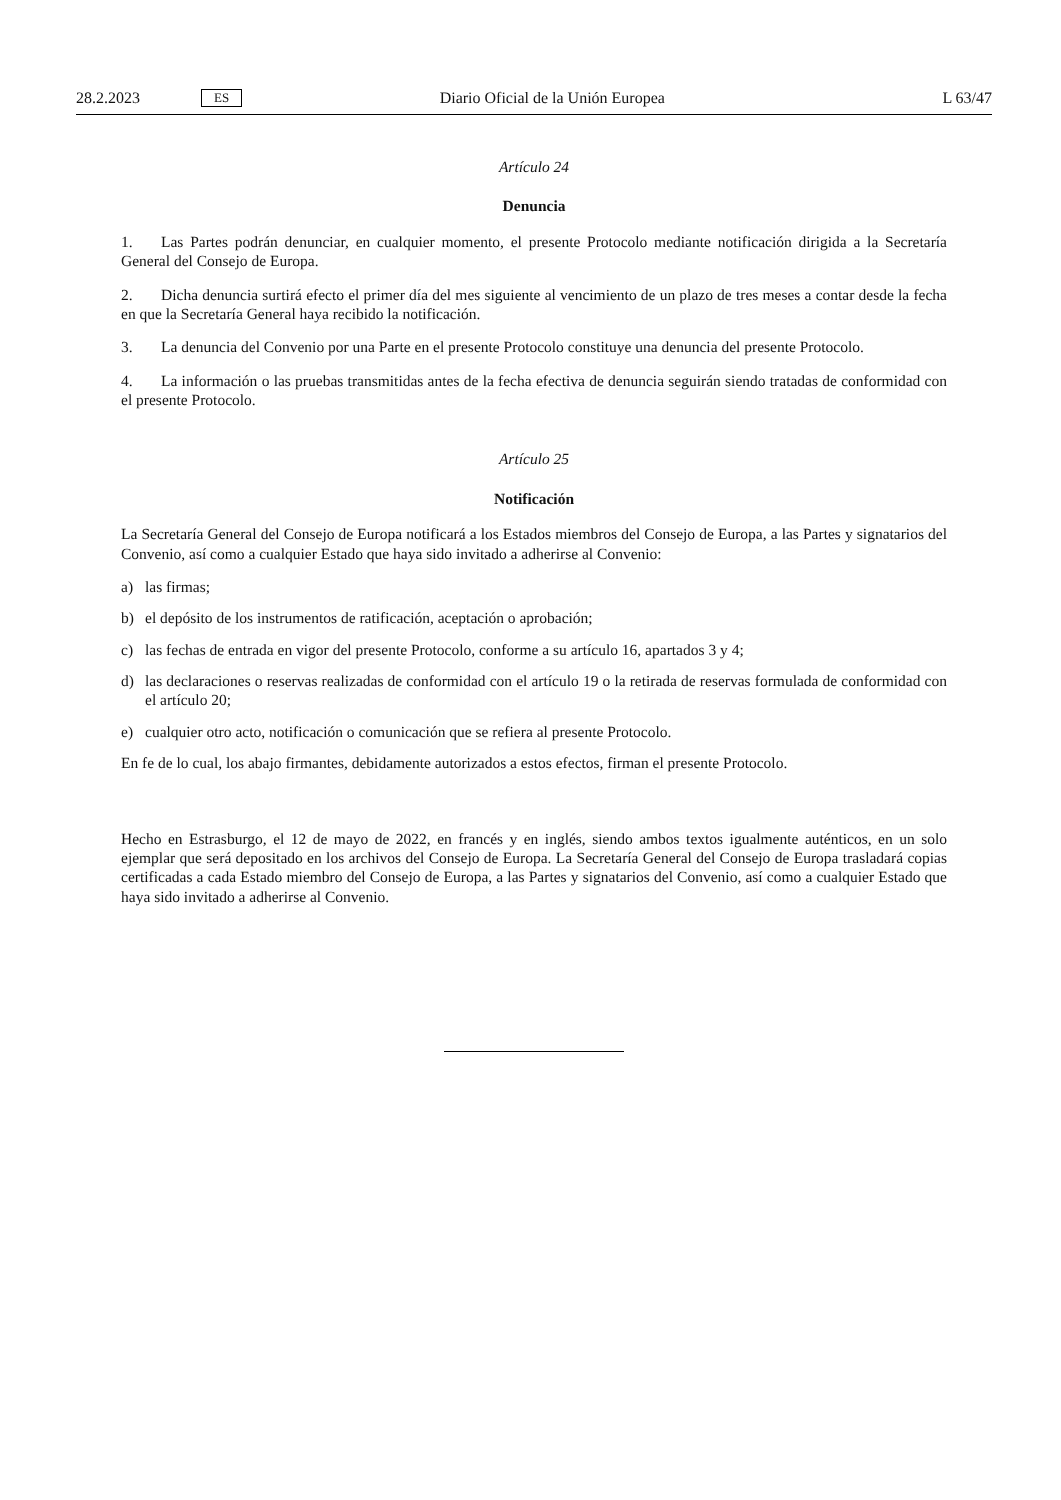28.2.2023 ES Diario Oficial de la Unión Europea L 63/47
Artículo 24
Denuncia
1. Las Partes podrán denunciar, en cualquier momento, el presente Protocolo mediante notificación dirigida a la Secretaría General del Consejo de Europa.
2. Dicha denuncia surtirá efecto el primer día del mes siguiente al vencimiento de un plazo de tres meses a contar desde la fecha en que la Secretaría General haya recibido la notificación.
3. La denuncia del Convenio por una Parte en el presente Protocolo constituye una denuncia del presente Protocolo.
4. La información o las pruebas transmitidas antes de la fecha efectiva de denuncia seguirán siendo tratadas de conformidad con el presente Protocolo.
Artículo 25
Notificación
La Secretaría General del Consejo de Europa notificará a los Estados miembros del Consejo de Europa, a las Partes y signatarios del Convenio, así como a cualquier Estado que haya sido invitado a adherirse al Convenio:
a) las firmas;
b) el depósito de los instrumentos de ratificación, aceptación o aprobación;
c) las fechas de entrada en vigor del presente Protocolo, conforme a su artículo 16, apartados 3 y 4;
d) las declaraciones o reservas realizadas de conformidad con el artículo 19 o la retirada de reservas formulada de conformidad con el artículo 20;
e) cualquier otro acto, notificación o comunicación que se refiera al presente Protocolo.
En fe de lo cual, los abajo firmantes, debidamente autorizados a estos efectos, firman el presente Protocolo.
Hecho en Estrasburgo, el 12 de mayo de 2022, en francés y en inglés, siendo ambos textos igualmente auténticos, en un solo ejemplar que será depositado en los archivos del Consejo de Europa. La Secretaría General del Consejo de Europa trasladará copias certificadas a cada Estado miembro del Consejo de Europa, a las Partes y signatarios del Convenio, así como a cualquier Estado que haya sido invitado a adherirse al Convenio.